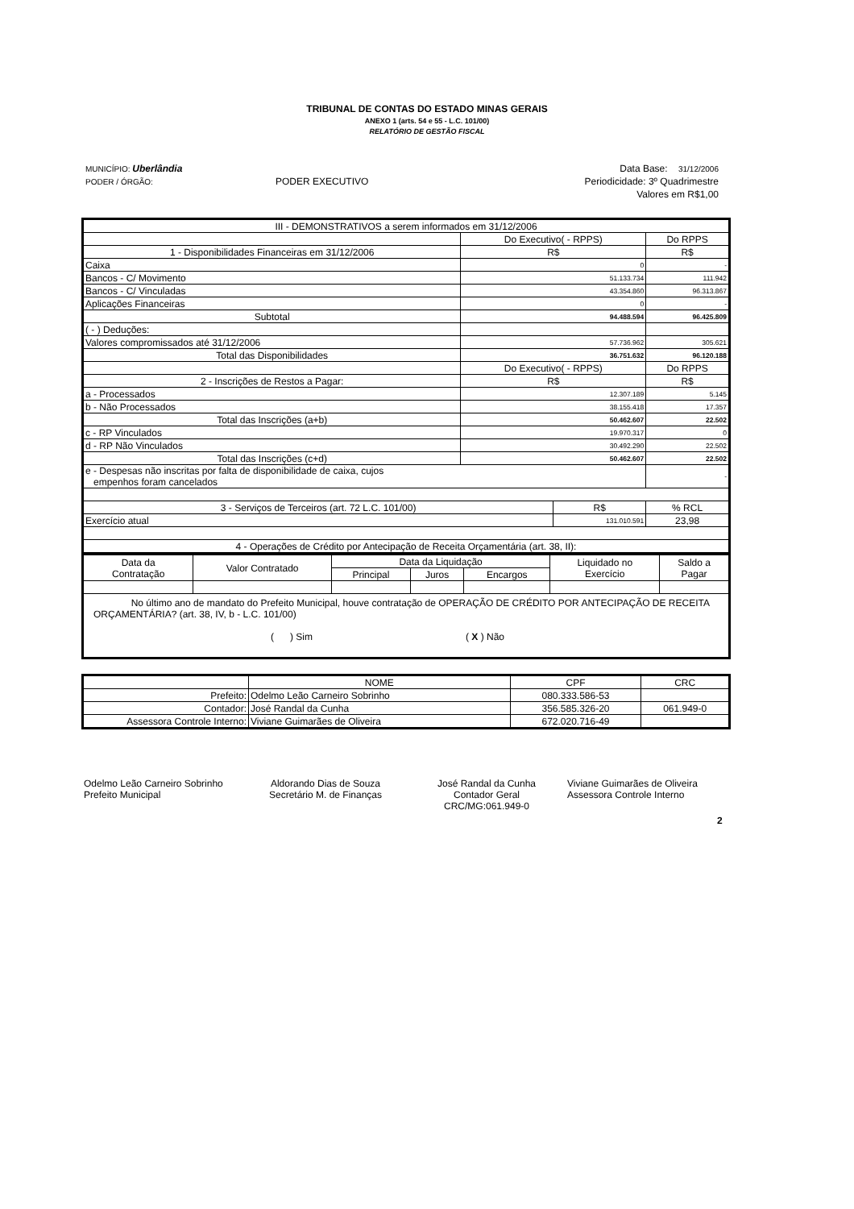TRIBUNAL DE CONTAS DO ESTADO MINAS GERAIS
ANEXO 1 (arts. 54 e 55 - L.C. 101/00)
RELATÓRIO DE GESTÃO FISCAL
| MUNICÍPIO: Uberlândia | | Data Base: 31/12/2006 |
| PODER / ÓRGÃO: | PODER EXECUTIVO | Periodicidade: 3º Quadrimestre |
| | | Valores em R$1,00 |
| III - DEMONSTRATIVOS a serem informados em 31/12/2006 | | | | |
| | Do Executivo( - RPPS) | | Do RPPS | |
| 1 - Disponibilidades Financeiras em 31/12/2006 | R$ | | R$ | |
| Caixa | 0 | | - | |
| Bancos - C/ Movimento | 51.133.734 | | 111.942 | |
| Bancos - C/ Vinculadas | 43.354.860 | | 96.313.867 | |
| Aplicações Financeiras | 0 | | - | |
| Subtotal | 94.488.594 | | 96.425.809 | |
| ( - ) Deduções: | | | | |
| Valores compromissados até 31/12/2006 | 57.736.962 | | 305.621 | |
| Total das Disponibilidades | 36.751.632 | | 96.120.188 | |
| | Do Executivo( - RPPS) | | Do RPPS | |
| 2 - Inscrições de Restos a Pagar: | R$ | | R$ | |
| a - Processados | 12.307.189 | | 5.145 | |
| b - Não Processados | 38.155.418 | | 17.357 | |
| Total das Inscrições (a+b) | 50.462.607 | | 22.502 | |
| c - RP Vinculados | 19.970.317 | | 0 | |
| d - RP Não Vinculados | 30.492.290 | | 22.502 | |
| Total das Inscrições (c+d) | 50.462.607 | | 22.502 | |
| e - Despesas não inscritas por falta de disponibilidade de caixa, cujos empenhos foram cancelados | | | - | |
| 3 - Serviços de Terceiros (art. 72 L.C. 101/00) | | R$ | | % RCL |
| Exercício atual | | 131.010.591 | | 23,98 |
| 4 - Operações de Crédito por Antecipação de Receita Orçamentária (art. 38, II): | | | | |
| Data da Contratação | Valor Contratado | Data da Liquidação | | | Liquidado no Exercício | Saldo a Pagar |
| | | Principal | Juros | Encargos | | |
| No último ano de mandato do Prefeito Municipal, houve contratação de OPERAÇÃO DE CRÉDITO POR ANTECIPAÇÃO DE RECEITA ORÇAMENTÁRIA? (art. 38, IV, b - L.C. 101/00) ( ) Sim ( X ) Não | | | | | | |
| | NOME | CPF | CRC |
| Prefeito: | Odelmo Leão Carneiro Sobrinho | 080.333.586-53 | |
| Contador: | José Randal da Cunha | 356.585.326-20 | 061.949-0 |
| Assessora Controle Interno: | Viviane Guimarães de Oliveira | 672.020.716-49 | |
Odelmo Leão Carneiro Sobrinho
Prefeito Municipal
Aldorando Dias de Souza
Secretário M. de Finanças
José Randal da Cunha
Contador Geral
CRC/MG:061.949-0
Viviane Guimarães de Oliveira
Assessora Controle Interno
2